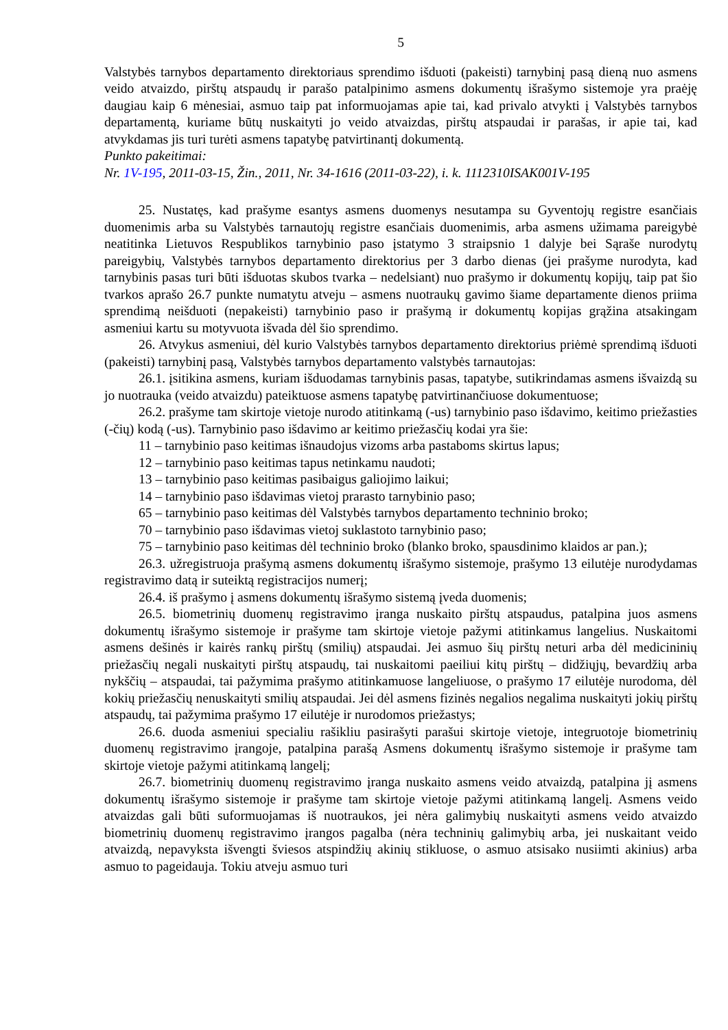5
Valstybės tarnybos departamento direktoriaus sprendimo išduoti (pakeisti) tarnybinį pasą dieną nuo asmens veido atvaizdo, pirštų atspaudų ir parašo patalpinimo asmens dokumentų išrašymo sistemoje yra praėję daugiau kaip 6 mėnesiai, asmuo taip pat informuojamas apie tai, kad privalo atvykti į Valstybės tarnybos departamentą, kuriame būtų nuskaityti jo veido atvaizdas, pirštų atspaudai ir parašas, ir apie tai, kad atvykdamas jis turi turėti asmens tapatybę patvirtinantį dokumentą.
Punkto pakeitimai:
Nr. 1V-195, 2011-03-15, Žin., 2011, Nr. 34-1616 (2011-03-22), i. k. 1112310ISAK001V-195
25. Nustatęs, kad prašyme esantys asmens duomenys nesutampa su Gyventojų registre esančiais duomenimis arba su Valstybės tarnautojų registre esančiais duomenimis, arba asmens užimama pareigybė neatitinka Lietuvos Respublikos tarnybinio paso įstatymo 3 straipsnio 1 dalyje bei Sąraše nurodytų pareigybių, Valstybės tarnybos departamento direktorius per 3 darbo dienas (jei prašyme nurodyta, kad tarnybinis pasas turi būti išduotas skubos tvarka – nedelsiant) nuo prašymo ir dokumentų kopijų, taip pat šio tvarkos aprašo 26.7 punkte numatytu atveju – asmens nuotraukų gavimo šiame departamente dienos priima sprendimą neišduoti (nepakeisti) tarnybinio paso ir prašymą ir dokumentų kopijas grąžina atsakingam asmeniui kartu su motyvuota išvada dėl šio sprendimo.
26. Atvykus asmeniui, dėl kurio Valstybės tarnybos departamento direktorius priėmė sprendimą išduoti (pakeisti) tarnybinį pasą, Valstybės tarnybos departamento valstybės tarnautojas:
26.1. įsitikina asmens, kuriam išduodamas tarnybinis pasas, tapatybe, sutikrindamas asmens išvaizdą su jo nuotrauka (veido atvaizdu) pateiktuose asmens tapatybę patvirtinančiuose dokumentuose;
26.2. prašyme tam skirtoje vietoje nurodo atitinkamą (-us) tarnybinio paso išdavimo, keitimo priežasties (-čių) kodą (-us). Tarnybinio paso išdavimo ar keitimo priežasčių kodai yra šie:
11 – tarnybinio paso keitimas išnaudojus vizoms arba pastaboms skirtus lapus;
12 – tarnybinio paso keitimas tapus netinkamu naudoti;
13 – tarnybinio paso keitimas pasibaigus galiojimo laikui;
14 – tarnybinio paso išdavimas vietoj prarasto tarnybinio paso;
65 – tarnybinio paso keitimas dėl Valstybės tarnybos departamento techninio broko;
70 – tarnybinio paso išdavimas vietoj suklastoto tarnybinio paso;
75 – tarnybinio paso keitimas dėl techninio broko (blanko broko, spausdinimo klaidos ar pan.);
26.3. užregistruoja prašymą asmens dokumentų išrašymo sistemoje, prašymo 13 eilutėje nurodydamas registravimo datą ir suteiktą registracijos numerį;
26.4. iš prašymo į asmens dokumentų išrašymo sistemą įveda duomenis;
26.5. biometrinių duomenų registravimo įranga nuskaito pirštų atspaudus, patalpina juos asmens dokumentų išrašymo sistemoje ir prašyme tam skirtoje vietoje pažymi atitinkamus langelius. Nuskaitomi asmens dešinės ir kairės rankų pirštų (smilių) atspaudai. Jei asmuo šių pirštų neturi arba dėl medicininių priežasčių negali nuskaityti pirštų atspaudų, tai nuskaitomi paeiliui kitų pirštų – didžiųjų, bevardžių arba nykščių – atspaudai, tai pažymima prašymo atitinkamuose langeliuose, o prašymo 17 eilutėje nurodoma, dėl kokių priežasčių nenuskaityti smilių atspaudai. Jei dėl asmens fizinės negalios negalima nuskaityti jokių pirštų atspaudų, tai pažymima prašymo 17 eilutėje ir nurodomos priežastys;
26.6. duoda asmeniui specialiu rašikliu pasirašyti parašui skirtoje vietoje, integruotoje biometrinių duomenų registravimo įrangoje, patalpina parašą Asmens dokumentų išrašymo sistemoje ir prašyme tam skirtoje vietoje pažymi atitinkamą langelį;
26.7. biometrinių duomenų registravimo įranga nuskaito asmens veido atvaizdą, patalpina jį asmens dokumentų išrašymo sistemoje ir prašyme tam skirtoje vietoje pažymi atitinkamą langelį. Asmens veido atvaizdas gali būti suformuojamas iš nuotraukos, jei nėra galimybių nuskaityti asmens veido atvaizdo biometrinių duomenų registravimo įrangos pagalba (nėra techninių galimybių arba, jei nuskaitant veido atvaizdą, nepavyksta išvengti šviesos atspindžių akinių stikluose, o asmuo atsisako nusiimti akinius) arba asmuo to pageidauja. Tokiu atveju asmuo turi